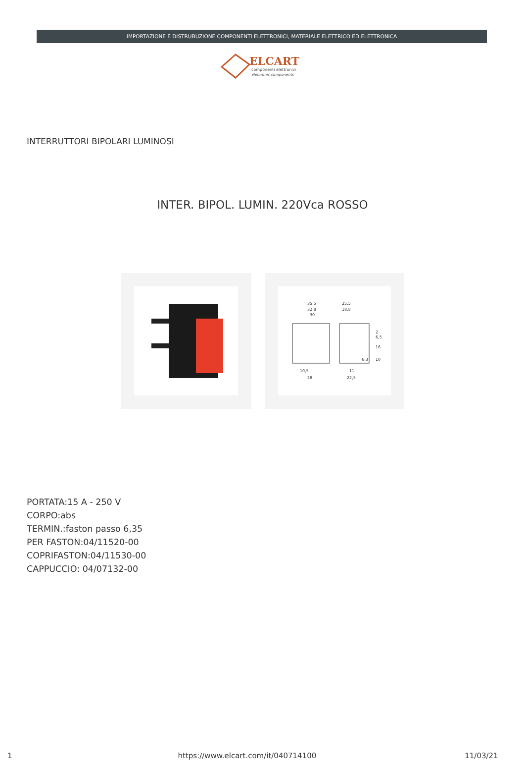IMPORTAZIONE E DISTRUBUZIONE COMPONENTI ELETTRONICI, MATERIALE ELETTRICO ED ELETTRONICA
ELCART
componenti elettronici
electronic components
INTERRUTTORI BIPOLARI LUMINOSI
INTER. BIPOL. LUMIN. 220Vca ROSSO
35,5
32,8
30
25,5
18,8
2
6,5
16
10
6,3
10,5
28
11
22,5
PORTATA:15 A - 250 V
CORPO:abs
TERMIN.:faston passo 6,35
PER FASTON:04/11520-00
COPRIFASTON:04/11530-00
CAPPUCCIO: 04/07132-00
1 https://www.elcart.com/it/040714100 11/03/21